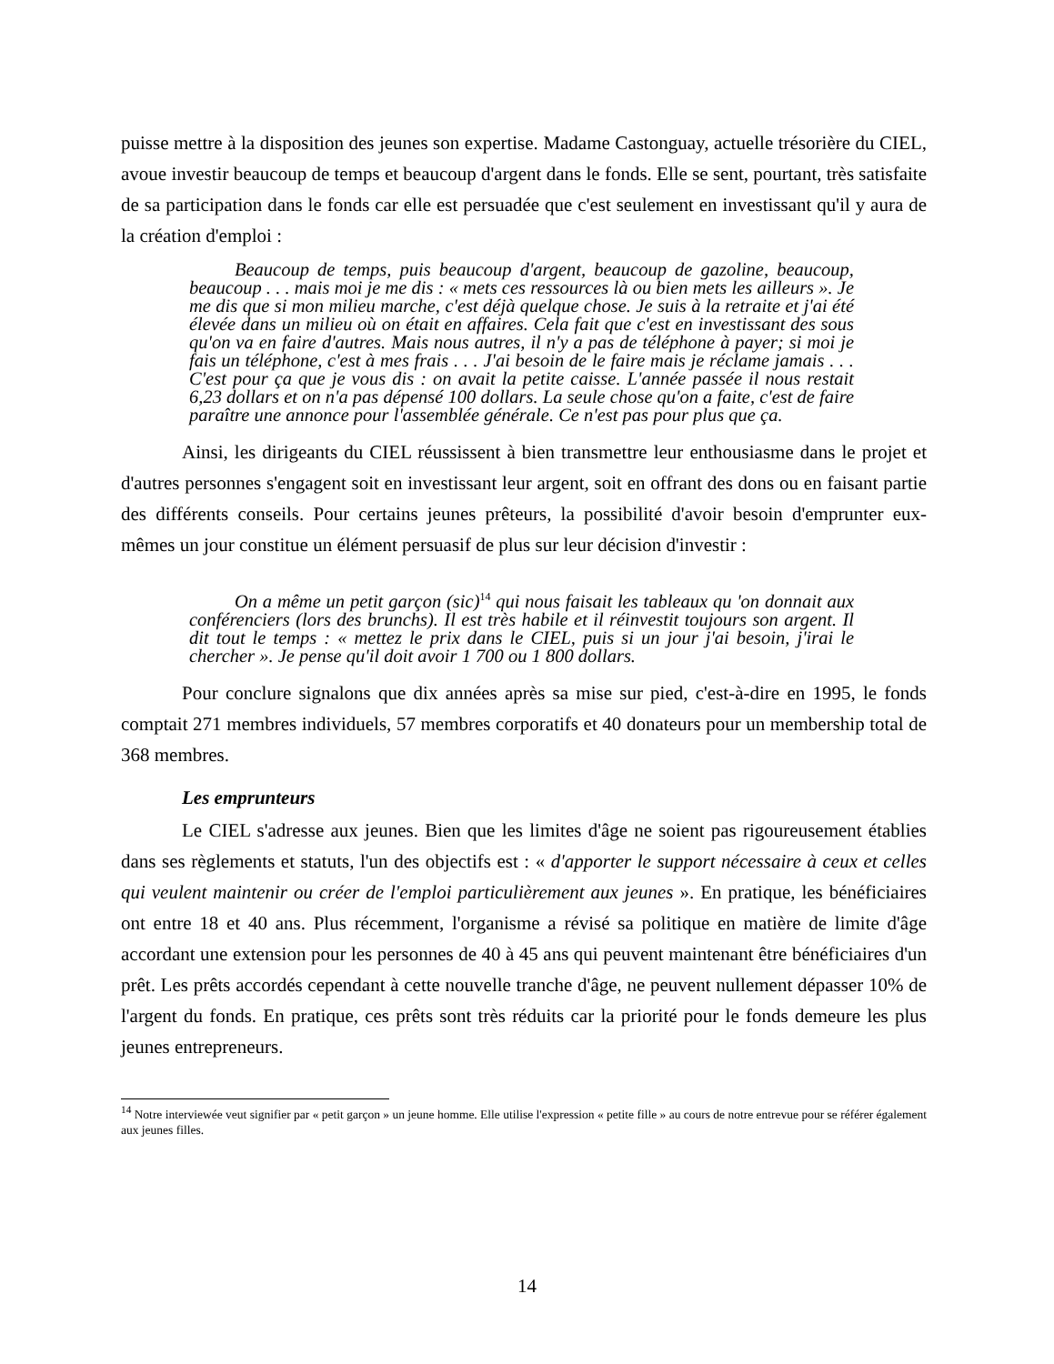puisse mettre à la disposition des jeunes son expertise. Madame Castonguay, actuelle trésorière du CIEL, avoue investir beaucoup de temps et beaucoup d'argent dans le fonds. Elle se sent, pourtant, très satisfaite de sa participation dans le fonds car elle est persuadée que c'est seulement en investissant qu'il y aura de la création d'emploi :
Beaucoup de temps, puis beaucoup d'argent, beaucoup de gazoline, beaucoup, beaucoup . . . mais moi je me dis : « mets ces ressources là ou bien mets les ailleurs ». Je me dis que si mon milieu marche, c'est déjà quelque chose. Je suis à la retraite et j'ai été élevée dans un milieu où on était en affaires. Cela fait que c'est en investissant des sous qu'on va en faire d'autres. Mais nous autres, il n'y a pas de téléphone à payer; si moi je fais un téléphone, c'est à mes frais . . . J'ai besoin de le faire mais je réclame jamais . . . C'est pour ça que je vous dis : on avait la petite caisse. L'année passée il nous restait 6,23 dollars et on n'a pas dépensé 100 dollars. La seule chose qu'on a faite, c'est de faire paraître une annonce pour l'assemblée générale. Ce n'est pas pour plus que ça.
Ainsi, les dirigeants du CIEL réussissent à bien transmettre leur enthousiasme dans le projet et d'autres personnes s'engagent soit en investissant leur argent, soit en offrant des dons ou en faisant partie des différents conseils. Pour certains jeunes prêteurs, la possibilité d'avoir besoin d'emprunter eux-mêmes un jour constitue un élément persuasif de plus sur leur décision d'investir :
On a même un petit garçon (sic)<sup>14</sup> qui nous faisait les tableaux qu 'on donnait aux conférenciers (lors des brunchs). Il est très habile et il réinvestit toujours son argent. Il dit tout le temps : « mettez le prix dans le CIEL, puis si un jour j'ai besoin, j'irai le chercher ». Je pense qu'il doit avoir 1 700 ou 1 800 dollars.
Pour conclure signalons que dix années après sa mise sur pied, c'est-à-dire en 1995, le fonds comptait 271 membres individuels, 57 membres corporatifs et 40 donateurs pour un membership total de 368 membres.
Les emprunteurs
Le CIEL s'adresse aux jeunes. Bien que les limites d'âge ne soient pas rigoureusement établies dans ses règlements et statuts, l'un des objectifs est : « d'apporter le support nécessaire à ceux et celles qui veulent maintenir ou créer de l'emploi particulièrement aux jeunes ». En pratique, les bénéficiaires ont entre 18 et 40 ans. Plus récemment, l'organisme a révisé sa politique en matière de limite d'âge accordant une extension pour les personnes de 40 à 45 ans qui peuvent maintenant être bénéficiaires d'un prêt. Les prêts accordés cependant à cette nouvelle tranche d'âge, ne peuvent nullement dépasser 10% de l'argent du fonds. En pratique, ces prêts sont très réduits car la priorité pour le fonds demeure les plus jeunes entrepreneurs.
<sup>14</sup> Notre interviewée veut signifier par « petit garçon » un jeune homme. Elle utilise l'expression « petite fille » au cours de notre entrevue pour se référer également aux jeunes filles.
14